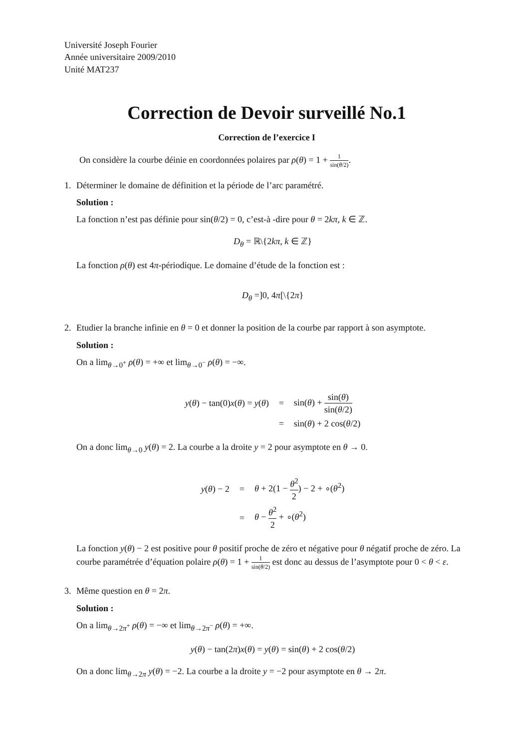Université Joseph Fourier
Année universitaire 2009/2010
Unité MAT237
Correction de Devoir surveillé No.1
Correction de l’exercice I
On considère la courbe déinie en coordonnées polaires par ρ(θ) = 1 + 1 sin(θ/2).
1. Déterminer le domaine de définition et la période de l’arc paramétré.
Solution :
La fonction n’est pas définie pour sin(θ/2) = 0, c’est-à -dire pour θ = 2kπ, k ∈ ℤ.
D<sub>θ</sub> = ℝ\{2kπ, k ∈ ℤ}
La fonction ρ(θ) est 4π-périodique. Le domaine d’étude de la fonction est :
D<sub>θ</sub> =]0, 4π[\{2π}
2. Etudier la branche infinie en θ = 0 et donner la position de la courbe par rapport à son asymptote.
Solution :
On a lim<sub>θ→0<sup>+</sup></sub> ρ(θ) = +∞ et lim<sub>θ→0<sup>−</sup></sub> ρ(θ) = −∞.
| y ( θ ) − tan(0) x ( θ ) = y ( θ ) | = | sin( θ ) + sin( θ ) sin( θ /2) |
| | = | sin( θ ) + 2 cos( θ /2) |
On a donc lim<sub>θ→0</sub> y(θ) = 2. La courbe a la droite y = 2 pour asymptote en θ → 0.
| y ( θ ) − 2 | = | θ + 2(1 − θ<sup>2</sup> 2 ) − 2 + ∘( θ<sup>2</sup>) |
| | = | θ − θ<sup>2</sup> 2 + ∘( θ<sup>2</sup>) |
La fonction y(θ) − 2 est positive pour θ positif proche de zéro et négative pour θ négatif proche de zéro. La courbe paramétrée d’équation polaire ρ(θ) = 1 + 1 sin(θ/2) est donc au dessus de l’asymptote pour 0 < θ < ε.
3. Même question en θ = 2π.
Solution :
On a lim<sub>θ→2π<sup>+</sup></sub> ρ(θ) = −∞ et lim<sub>θ→2π<sup>−</sup></sub> ρ(θ) = +∞.
y(θ) − tan(2π)x(θ) = y(θ) = sin(θ) + 2 cos(θ/2)
On a donc lim<sub>θ→2π</sub> y(θ) = −2. La courbe a la droite y = −2 pour asymptote en θ → 2π.